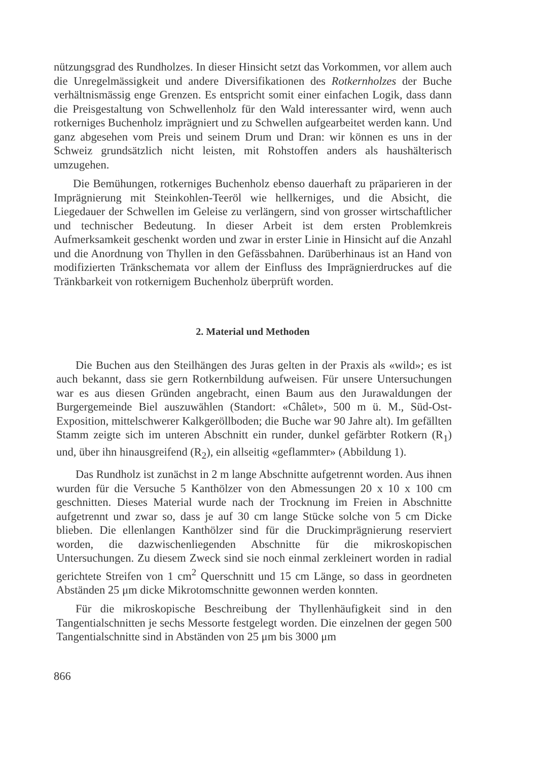nützungsgrad des Rundholzes. In dieser Hinsicht setzt das Vorkommen, vor allem auch die Unregelmässigkeit und andere Diversifikationen des Rotkernholzes der Buche verhältnismässig enge Grenzen. Es entspricht somit einer einfachen Logik, dass dann die Preisgestaltung von Schwellenholz für den Wald interessanter wird, wenn auch rotkerniges Buchenholz imprägniert und zu Schwellen aufgearbeitet werden kann. Und ganz abgesehen vom Preis und seinem Drum und Dran: wir können es uns in der Schweiz grundsätzlich nicht leisten, mit Rohstoffen anders als haushälterisch umzugehen.
Die Bemühungen, rotkerniges Buchenholz ebenso dauerhaft zu präparieren in der Imprägnierung mit Steinkohlen-Teeröl wie hellkerniges, und die Absicht, die Liegedauer der Schwellen im Geleise zu verlängern, sind von grosser wirtschaftlicher und technischer Bedeutung. In dieser Arbeit ist dem ersten Problemkreis Aufmerksamkeit geschenkt worden und zwar in erster Linie in Hinsicht auf die Anzahl und die Anordnung von Thyllen in den Gefässbahnen. Darüberhinaus ist an Hand von modifizierten Tränkschemata vor allem der Einfluss des Imprägnierdruckes auf die Tränkbarkeit von rotkernigem Buchenholz überprüft worden.
2. Material und Methoden
Die Buchen aus den Steilhängen des Juras gelten in der Praxis als «wild»; es ist auch bekannt, dass sie gern Rotkernbildung aufweisen. Für unsere Untersuchungen war es aus diesen Gründen angebracht, einen Baum aus den Jurawaldungen der Burgergemeinde Biel auszuwählen (Standort: «Châlet», 500 m ü. M., Süd-Ost-Exposition, mittelschwerer Kalkgeröllboden; die Buche war 90 Jahre alt). Im gefällten Stamm zeigte sich im unteren Abschnitt ein runder, dunkel gefärbter Rotkern (R<sub>1</sub>) und, über ihn hinausgreifend (R<sub>2</sub>), ein allseitig «geflammter» (Abbildung 1).
Das Rundholz ist zunächst in 2 m lange Abschnitte aufgetrennt worden. Aus ihnen wurden für die Versuche 5 Kanthölzer von den Abmessungen 20 x 10 x 100 cm geschnitten. Dieses Material wurde nach der Trocknung im Freien in Abschnitte aufgetrennt und zwar so, dass je auf 30 cm lange Stücke solche von 5 cm Dicke blieben. Die ellenlangen Kanthölzer sind für die Druckimprägnierung reserviert worden, die dazwischenliegenden Abschnitte für die mikroskopischen Untersuchungen. Zu diesem Zweck sind sie noch einmal zerkleinert worden in radial gerichtete Streifen von 1 cm<sup>2</sup> Querschnitt und 15 cm Länge, so dass in geordneten Abständen 25 μm dicke Mikrotomschnitte gewonnen werden konnten.
Für die mikroskopische Beschreibung der Thyllenhäufigkeit sind in den Tangentialschnitten je sechs Messorte festgelegt worden. Die einzelnen der gegen 500 Tangentialschnitte sind in Abständen von 25 μm bis 3000 μm
866